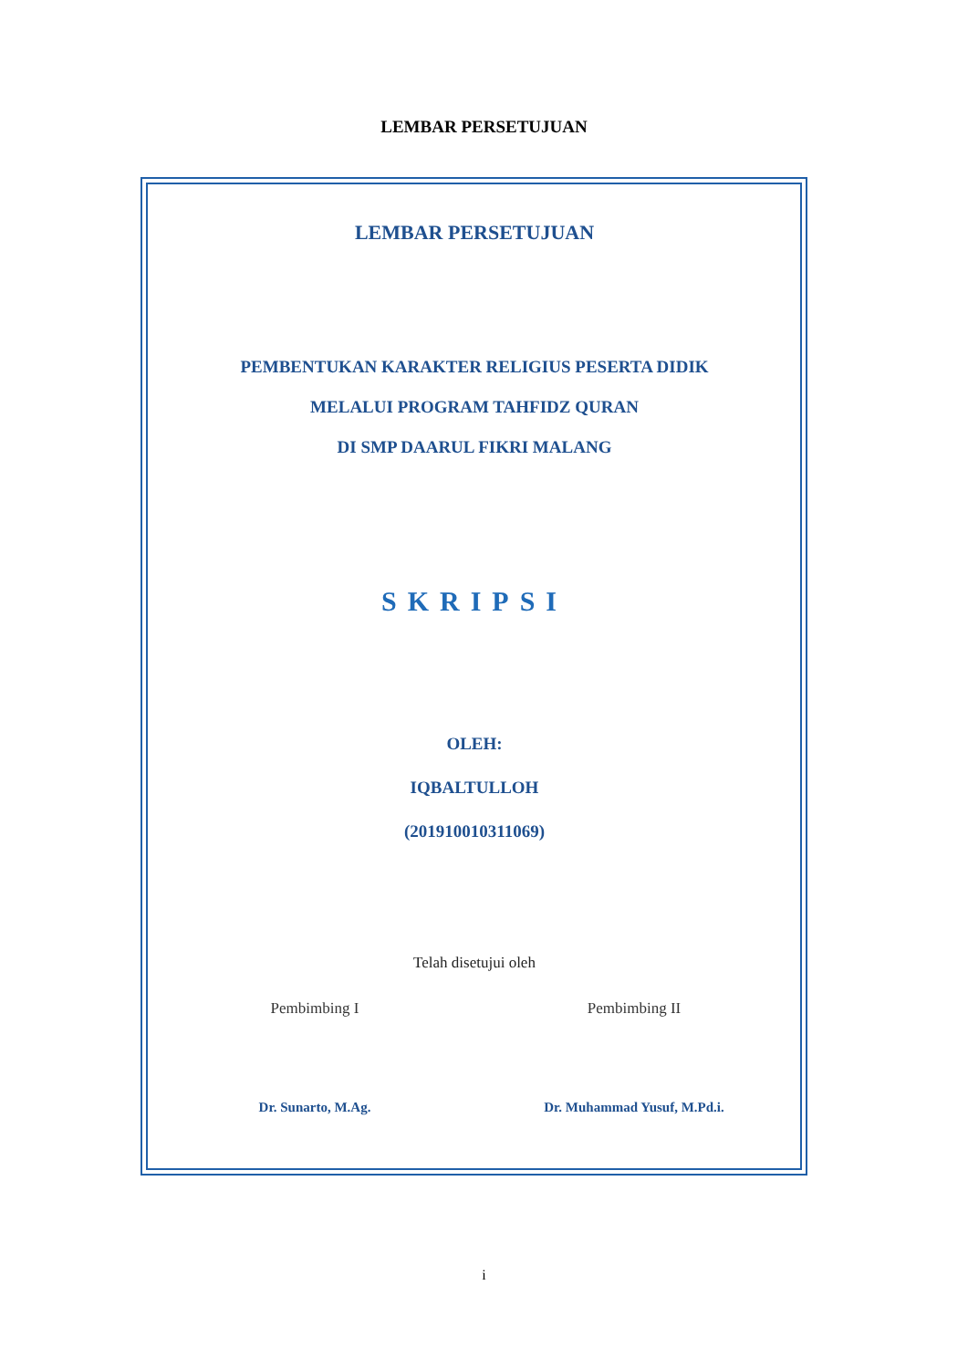LEMBAR PERSETUJUAN
LEMBAR PERSETUJUAN
PEMBENTUKAN KARAKTER RELIGIUS PESERTA DIDIK
MELALUI PROGRAM TAHFIDZ QURAN
DI SMP DAARUL FIKRI MALANG
SKRIPSI
OLEH:
IQBALTULLOH
(201910010311069)
Telah disetujui oleh
Pembimbing I
Dr. Sunarto, M.Ag.
Pembimbing II
Dr. Muhammad Yusuf, M.Pd.i.
i